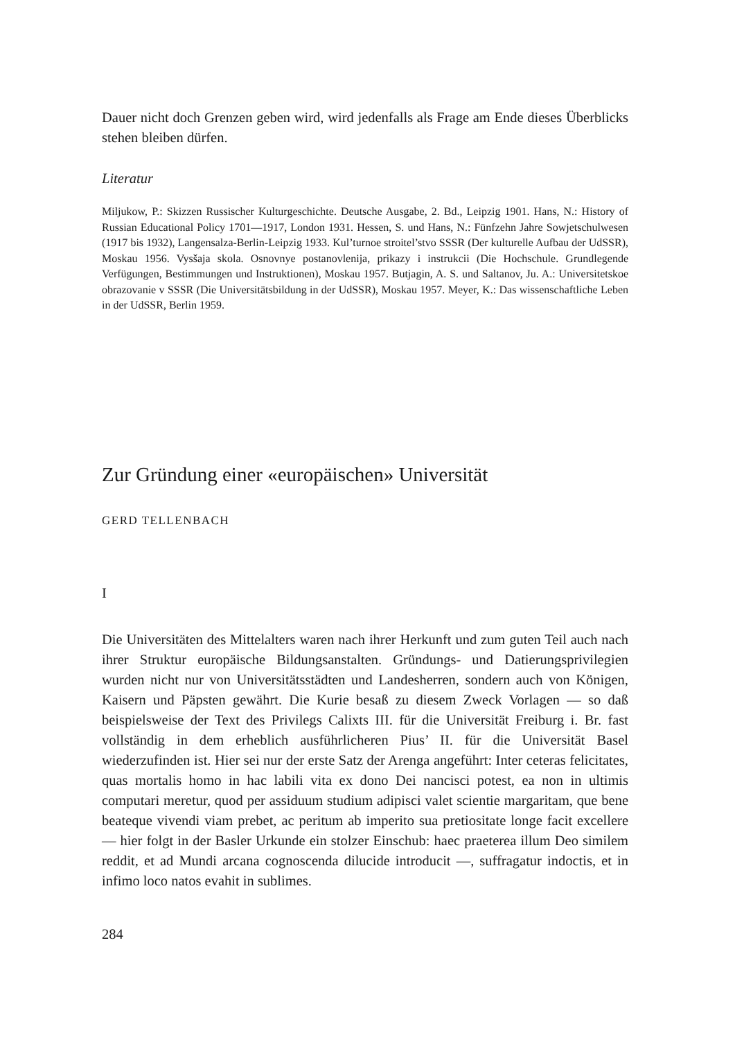Dauer nicht doch Grenzen geben wird, wird jedenfalls als Frage am Ende dieses Überblicks stehen bleiben dürfen.
Literatur
Miljukow, P.: Skizzen Russischer Kulturgeschichte. Deutsche Ausgabe, 2. Bd., Leipzig 1901. Hans, N.: History of Russian Educational Policy 1701—1917, London 1931. Hessen, S. und Hans, N.: Fünfzehn Jahre Sowjetschulwesen (1917 bis 1932), Langensalza-Berlin-Leipzig 1933. Kul’turnoe stroitel’stvo SSSR (Der kulturelle Aufbau der UdSSR), Moskau 1956. Vysšaja skola. Osnovnye postanovlenija, prikazy i instrukcii (Die Hochschule. Grundlegende Verfügungen, Bestimmungen und Instruktionen), Moskau 1957. Butjagin, A. S. und Saltanov, Ju. A.: Universitetskoe obrazovanie v SSSR (Die Universitätsbildung in der UdSSR), Moskau 1957. Meyer, K.: Das wissenschaftliche Leben in der UdSSR, Berlin 1959.
Zur Gründung einer «europäischen» Universität
GERD TELLENBACH
I
Die Universitäten des Mittelalters waren nach ihrer Herkunft und zum guten Teil auch nach ihrer Struktur europäische Bildungsanstalten. Gründungs- und Datierungsprivilegien wurden nicht nur von Universitätsstädten und Landesherren, sondern auch von Königen, Kaisern und Päpsten gewährt. Die Kurie besaß zu diesem Zweck Vorlagen — so daß beispielsweise der Text des Privilegs Calixts III. für die Universität Freiburg i. Br. fast vollständig in dem erheblich ausführlicheren Pius’ II. für die Universität Basel wiederzufinden ist. Hier sei nur der erste Satz der Arenga angeführt: Inter ceteras felicitates, quas mortalis homo in hac labili vita ex dono Dei nancisci potest, ea non in ultimis computari meretur, quod per assiduum studium adipisci valet scientie margaritam, que bene beateque vivendi viam prebet, ac peritum ab imperito sua pretiositate longe facit excellere — hier folgt in der Basler Urkunde ein stolzer Einschub: haec praeterea illum Deo similem reddit, et ad Mundi arcana cognoscenda dilucide introducit —, suffragatur indoctis, et in infimo loco natos evahit in sublimes.
284